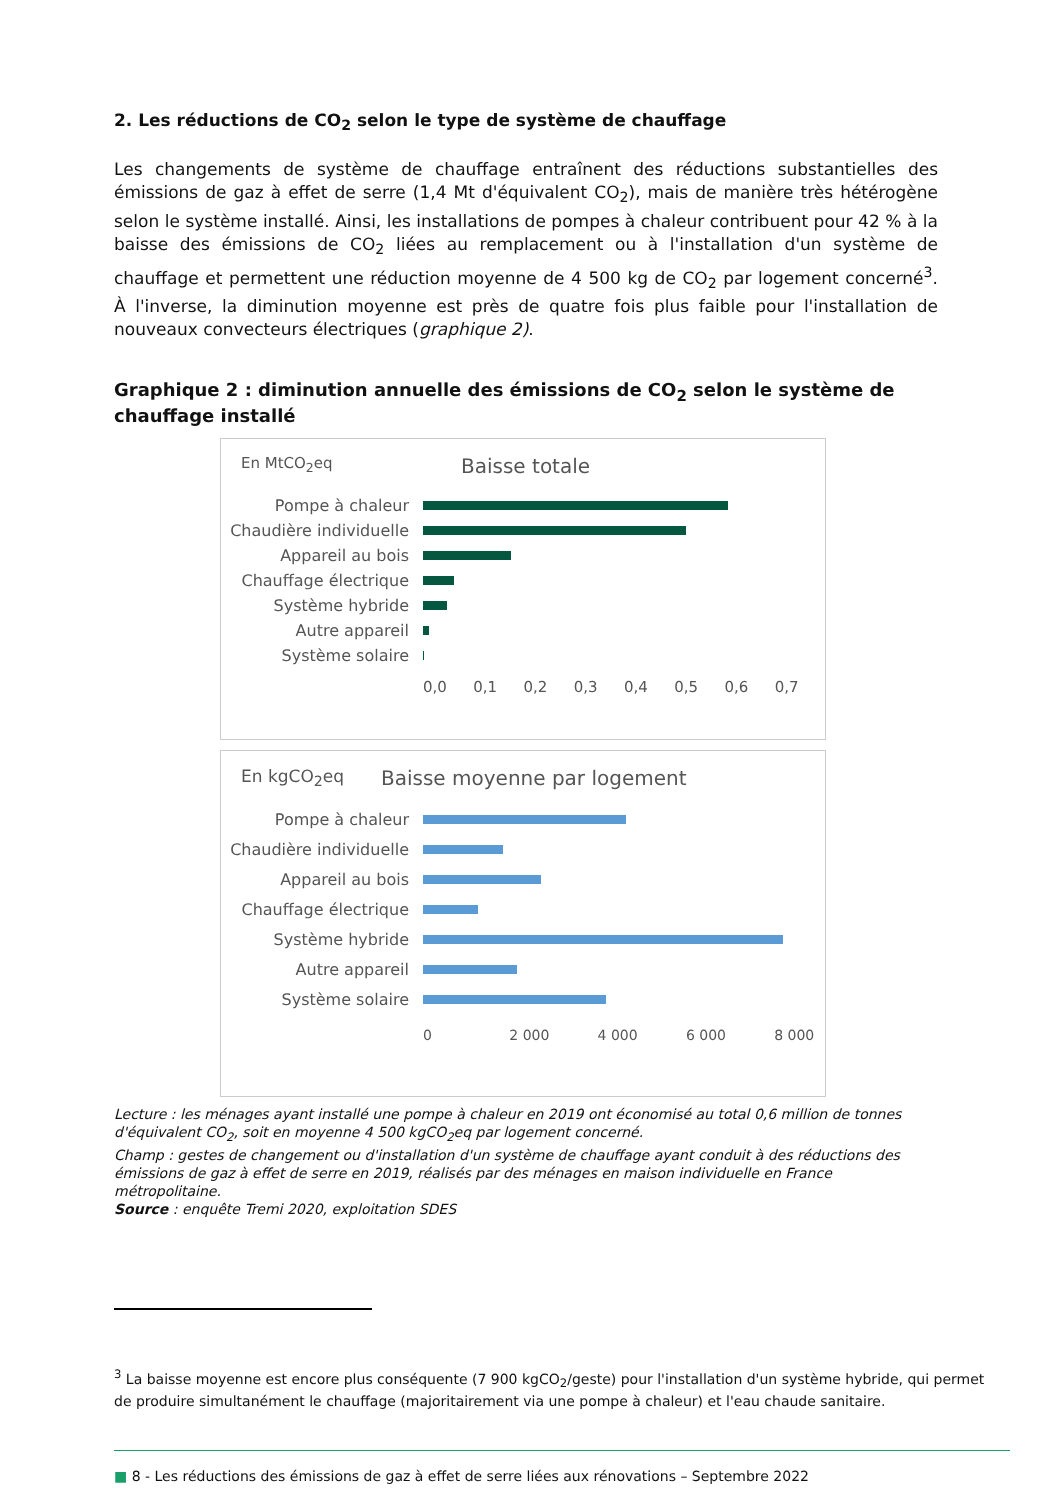2. Les réductions de CO<sub>2</sub> selon le type de système de chauffage
Les changements de système de chauffage entraînent des réductions substantielles des émissions de gaz à effet de serre (1,4 Mt d'équivalent CO<sub>2</sub>), mais de manière très hétérogène selon le système installé. Ainsi, les installations de pompes à chaleur contribuent pour 42 % à la baisse des émissions de CO<sub>2</sub> liées au remplacement ou à l'installation d'un système de chauffage et permettent une réduction moyenne de 4 500 kg de CO<sub>2</sub> par logement concerné<sup>3</sup>. À l'inverse, la diminution moyenne est près de quatre fois plus faible pour l'installation de nouveaux convecteurs électriques (graphique 2).
Graphique 2 : diminution annuelle des émissions de CO<sub>2</sub> selon le système de chauffage installé
En MtCO<sub>2</sub>eq Baisse totale
Pompe à chaleur
Chaudière individuelle
Appareil au bois
Chauffage électrique
Système hybride
Autre appareil
Système solaire
0,0 0,1 0,2 0,3 0,4 0,5 0,6 0,7
En kgCO<sub>2</sub>eq Baisse moyenne par logement
Pompe à chaleur
Chaudière individuelle
Appareil au bois
Chauffage électrique
Système hybride
Autre appareil
Système solaire
0 2 000 4 000 6 000 8 000
Lecture : les ménages ayant installé une pompe à chaleur en 2019 ont économisé au total 0,6 million de tonnes d'équivalent CO<sub>2</sub>, soit en moyenne 4 500 kgCO<sub>2</sub>eq par logement concerné.
Champ : gestes de changement ou d'installation d'un système de chauffage ayant conduit à des réductions des émissions de gaz à effet de serre en 2019, réalisés par des ménages en maison individuelle en France métropolitaine.
Source : enquête Tremi 2020, exploitation SDES
<sup>3</sup> La baisse moyenne est encore plus conséquente (7 900 kgCO<sub>2</sub>/geste) pour l'installation d'un système hybride, qui permet de produire simultanément le chauffage (majoritairement via une pompe à chaleur) et l'eau chaude sanitaire.
■ 8 - Les réductions des émissions de gaz à effet de serre liées aux rénovations – Septembre 2022